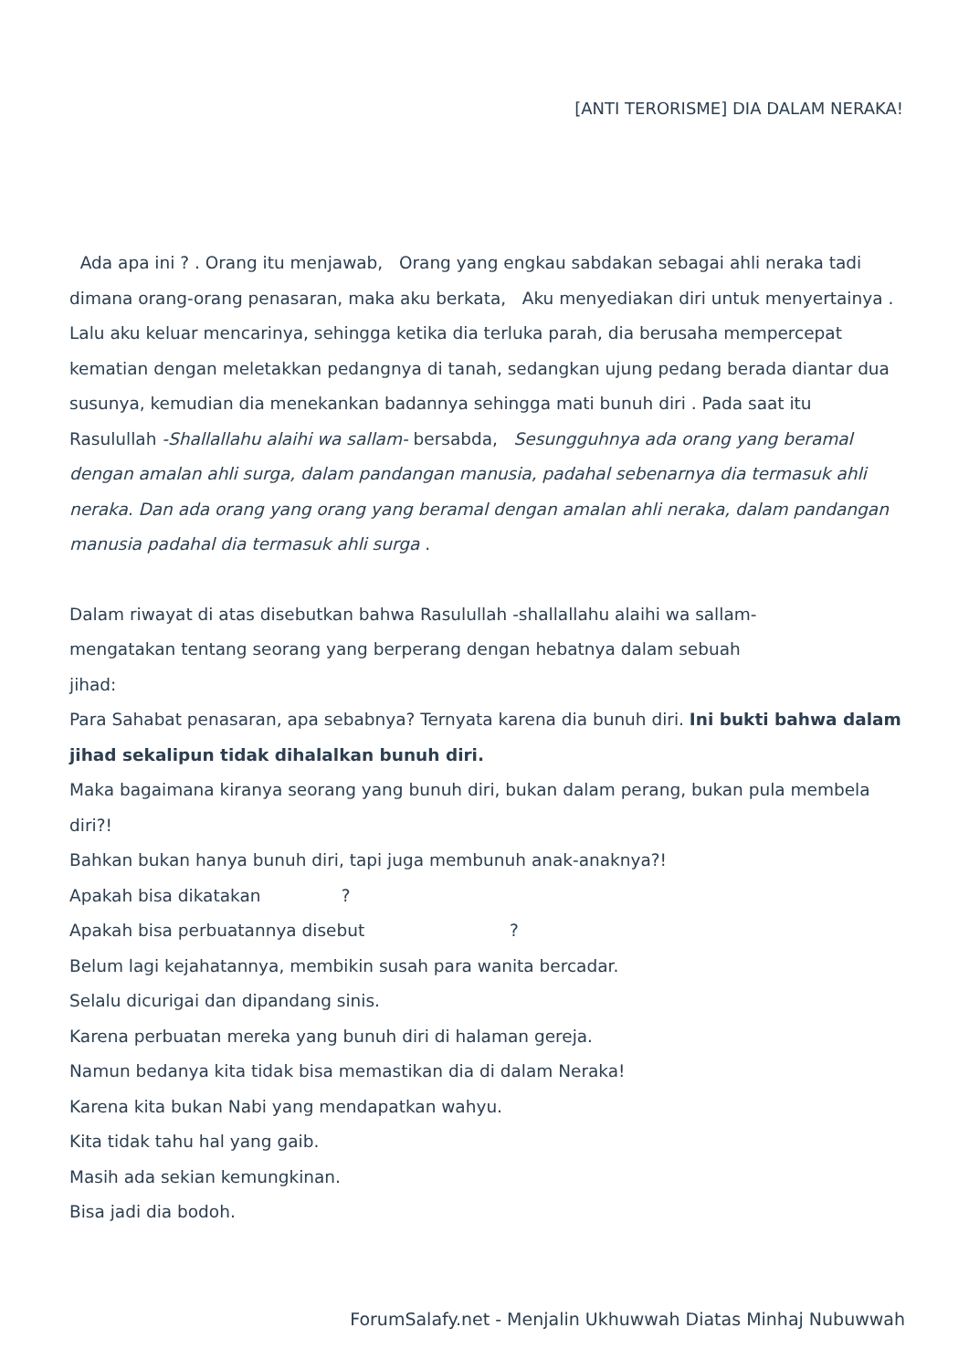[ANTI TERORISME] DIA DALAM NERAKA!
Ada apa ini ? . Orang itu menjawab, Orang yang engkau sabdakan sebagai ahli neraka tadi dimana orang-orang penasaran, maka aku berkata, Aku menyediakan diri untuk menyertainya . Lalu aku keluar mencarinya, sehingga ketika dia terluka parah, dia berusaha mempercepat kematian dengan meletakkan pedangnya di tanah, sedangkan ujung pedang berada diantar dua susunya, kemudian dia menekankan badannya sehingga mati bunuh diri . Pada saat itu Rasulullah -Shallallahu alaihi wa sallam- bersabda, Sesungguhnya ada orang yang beramal dengan amalan ahli surga, dalam pandangan manusia, padahal sebenarnya dia termasuk ahli neraka. Dan ada orang yang orang yang beramal dengan amalan ahli neraka, dalam pandangan manusia padahal dia termasuk ahli surga .
Dalam riwayat di atas disebutkan bahwa Rasulullah -shallallahu alaihi wa sallam-
mengatakan tentang seorang yang berperang dengan hebatnya dalam sebuah
jihad:
Para Sahabat penasaran, apa sebabnya? Ternyata karena dia bunuh diri. Ini bukti bahwa dalam jihad sekalipun tidak dihalalkan bunuh diri.
Maka bagaimana kiranya seorang yang bunuh diri, bukan dalam perang, bukan pula membela diri?!
Bahkan bukan hanya bunuh diri, tapi juga membunuh anak-anaknya?!
Apakah bisa dikatakan ?
Apakah bisa perbuatannya disebut ?
Belum lagi kejahatannya, membikin susah para wanita bercadar.
Selalu dicurigai dan dipandang sinis.
Karena perbuatan mereka yang bunuh diri di halaman gereja.
Namun bedanya kita tidak bisa memastikan dia di dalam Neraka!
Karena kita bukan Nabi yang mendapatkan wahyu.
Kita tidak tahu hal yang gaib.
Masih ada sekian kemungkinan.
Bisa jadi dia bodoh.
ForumSalafy.net - Menjalin Ukhuwwah Diatas Minhaj Nubuwwah